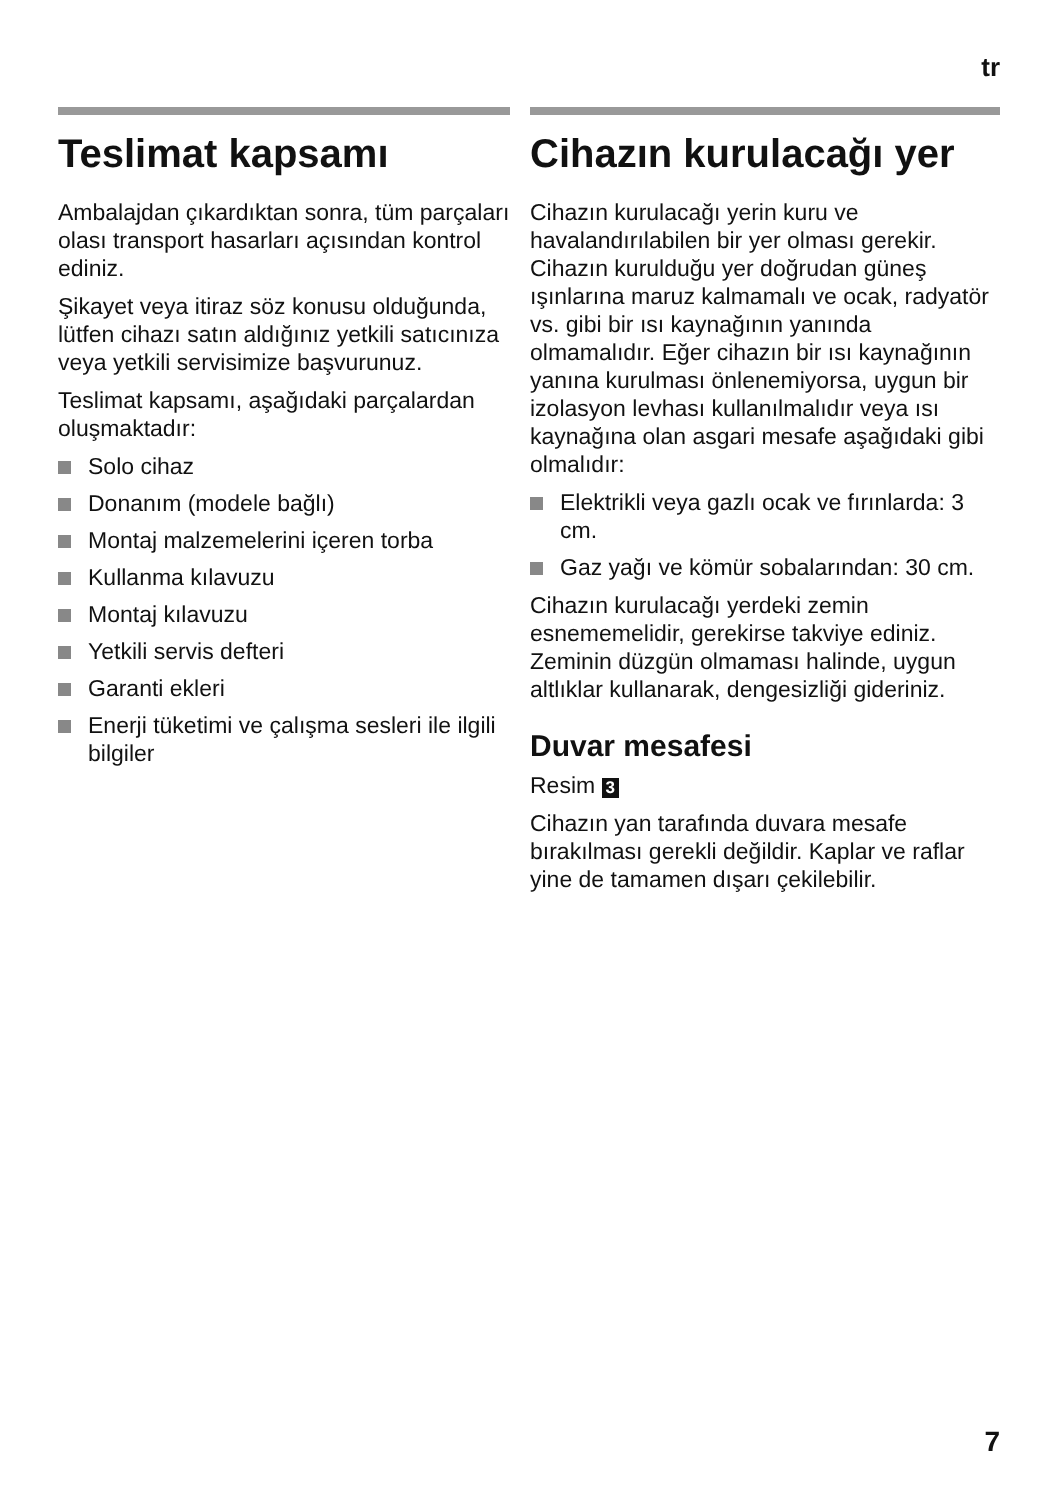tr
Teslimat kapsamı
Ambalajdan çıkardıktan sonra, tüm parçaları olası transport hasarları açısından kontrol ediniz.
Şikayet veya itiraz söz konusu olduğunda, lütfen cihazı satın aldığınız yetkili satıcınıza veya yetkili servisimize başvurunuz.
Teslimat kapsamı, aşağıdaki parçalardan oluşmaktadır:
Solo cihaz
Donanım (modele bağlı)
Montaj malzemelerini içeren torba
Kullanma kılavuzu
Montaj kılavuzu
Yetkili servis defteri
Garanti ekleri
Enerji tüketimi ve çalışma sesleri ile ilgili bilgiler
Cihazın kurulacağı yer
Cihazın kurulacağı yerin kuru ve havalandırılabilen bir yer olması gerekir. Cihazın kurulduğu yer doğrudan güneş ışınlarına maruz kalmamalı ve ocak, radyatör vs. gibi bir ısı kaynağının yanında olmamalıdır. Eğer cihazın bir ısı kaynağının yanına kurulması önlenemiyorsa, uygun bir izolasyon levhası kullanılmalıdır veya ısı kaynağına olan asgari mesafe aşağıdaki gibi olmalıdır:
Elektrikli veya gazlı ocak ve fırınlarda: 3 cm.
Gaz yağı ve kömür sobalarından: 30 cm.
Cihazın kurulacağı yerdeki zemin esnememelidir, gerekirse takviye ediniz. Zeminin düzgün olmaması halinde, uygun altlıklar kullanarak, dengesizliği gideriniz.
Duvar mesafesi
Resim 3
Cihazın yan tarafında duvara mesafe bırakılması gerekli değildir. Kaplar ve raflar yine de tamamen dışarı çekilebilir.
7